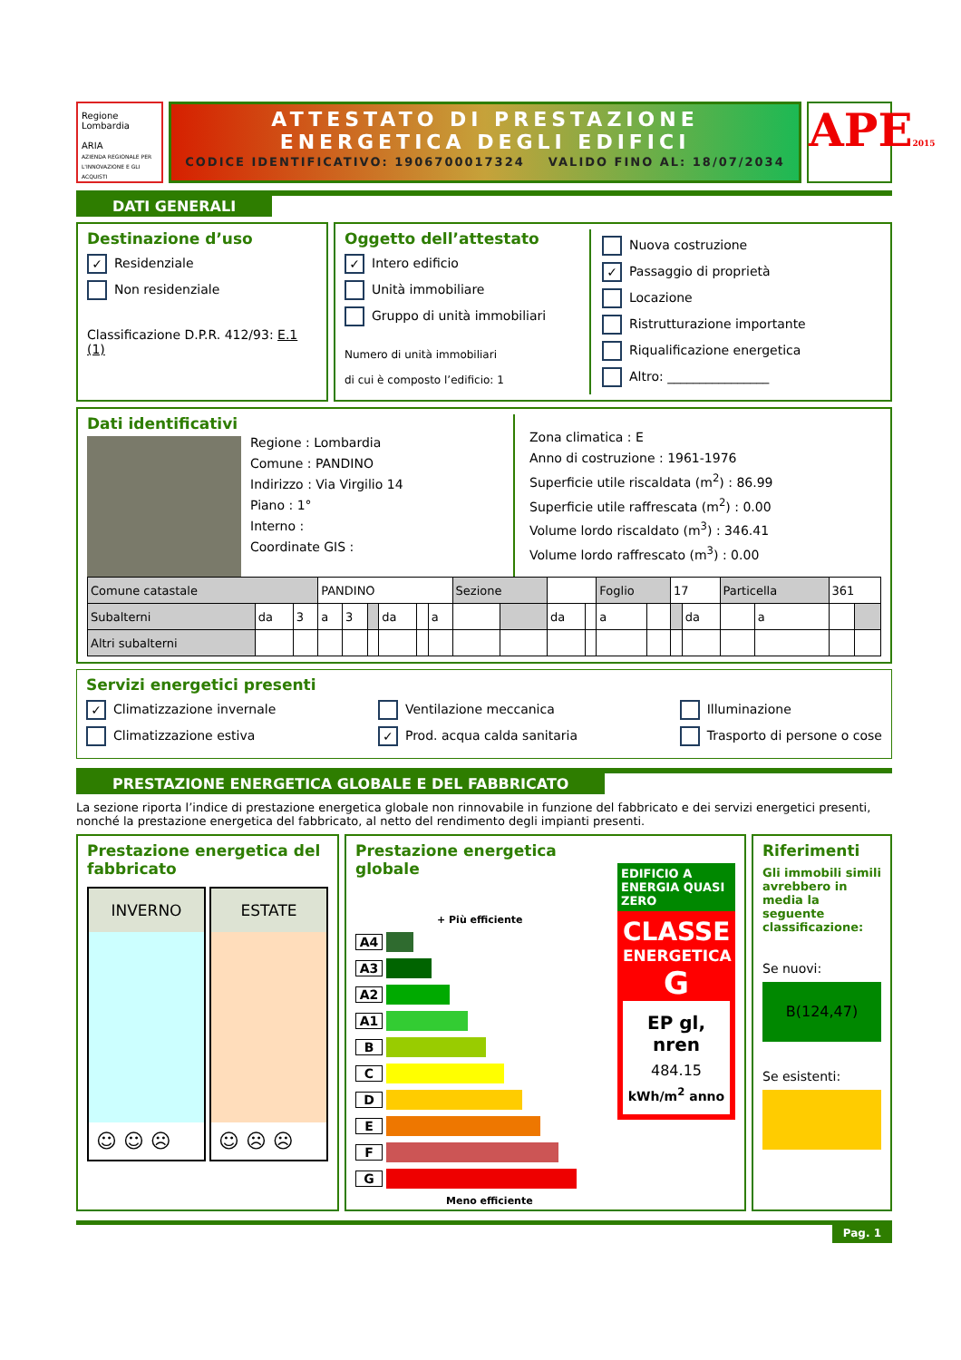Regione Lombardia
ARIA
AZIENDA REGIONALE PER L'INNOVAZIONE E GLI ACQUISTI
ATTESTATO DI PRESTAZIONE
ENERGETICA DEGLI EDIFICI
CODICE IDENTIFICATIVO: 1906700017324 VALIDO FINO AL: 18/07/2034
APE2015
DATI GENERALI
Destinazione d’uso
✓ Residenziale
Non residenziale
Classificazione D.P.R. 412/93: E.1 (1)
Oggetto dell’attestato
✓ Intero edificio
Unità immobiliare
Gruppo di unità immobiliari
Numero di unità immobiliari
di cui è composto l’edificio: 1
Nuova costruzione
✓ Passaggio di proprietà
Locazione
Ristrutturazione importante
Riqualificazione energetica
Altro: ________________
Dati identificativi
Regione : Lombardia
Comune : PANDINO
Indirizzo : Via Virgilio 14
Piano : 1°
Interno :
Coordinate GIS :
Zona climatica : E
Anno di costruzione : 1961-1976
Superficie utile riscaldata (m<sup>2</sup>) : 86.99
Superficie utile raffrescata (m<sup>2</sup>) : 0.00
Volume lordo riscaldato (m<sup>3</sup>) : 346.41
Volume lordo raffrescato (m<sup>3</sup>) : 0.00
| Comune catastale | | | PANDINO | | | | | | Sezione | | | | Foglio | | 17 | | Particella | | 361 | |
| Subalterni | da | 3 | a | 3 | | da | | a | | | da | | a | | | da | | a | | |
| Altri subalterni | | | | | | | | | | | | | | | | | | | | |
Servizi energetici presenti
✓ Climatizzazione invernale
Climatizzazione estiva
Ventilazione meccanica
✓ Prod. acqua calda sanitaria
Illuminazione
Trasporto di persone o cose
PRESTAZIONE ENERGETICA GLOBALE E DEL FABBRICATO
La sezione riporta l’indice di prestazione energetica globale non rinnovabile in funzione del fabbricato e dei servizi energetici presenti, nonché la prestazione energetica del fabbricato, al netto del rendimento degli impianti presenti.
Prestazione energetica del fabbricato
INVERNO
☺ ☺ ☹
ESTATE
☺ ☹ ☹
Prestazione energetica globale
+ Più efficiente
A4
A3
A2
A1
B
C
D
E
F
G
Meno efficiente
EDIFICIO A ENERGIA QUASI ZERO
CLASSE
ENERGETICA
G
EP gl, nren
484.15
kWh/m<sup>2</sup> anno
Riferimenti
Gli immobili simili avrebbero in media la seguente classificazione:
Se nuovi:
B(124,47)
Se esistenti:
Pag. 1